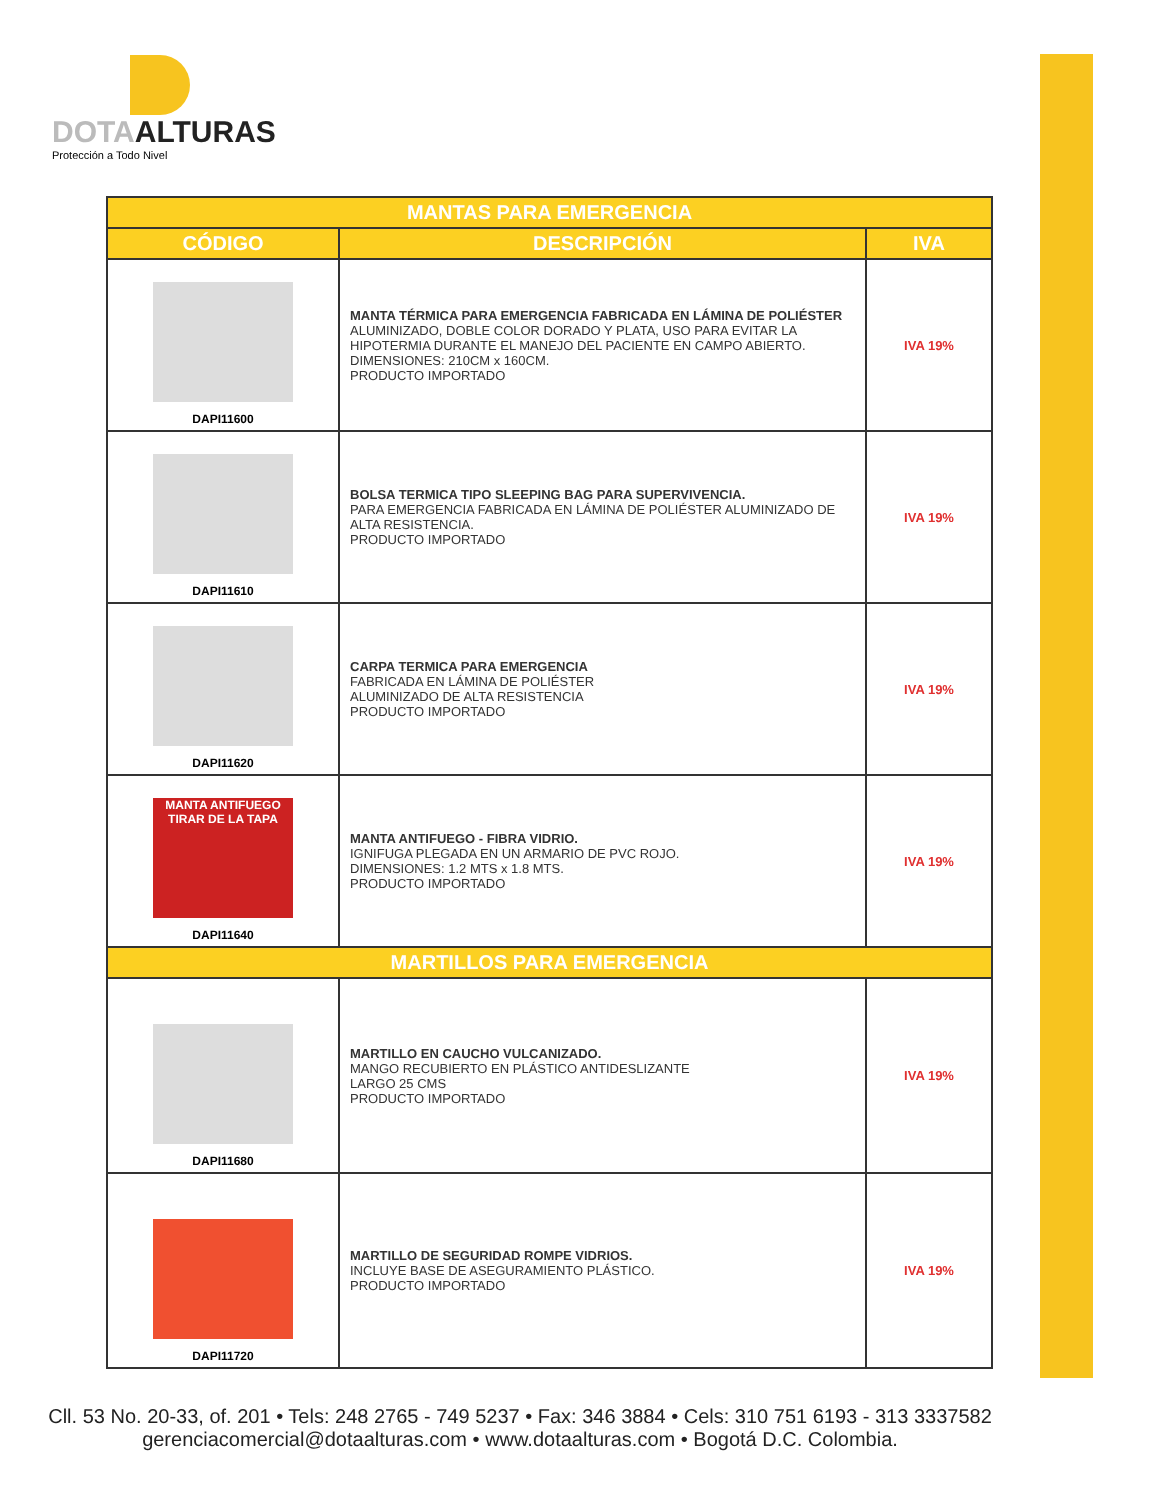DOTAALTURAS
Protección a Todo Nivel
| MANTAS PARA EMERGENCIA | | |
| --- | --- | --- |
| CÓDIGO | DESCRIPCIÓN | IVA |
| DAPI11600 | MANTA TÉRMICA PARA EMERGENCIA FABRICADA EN LÁMINA DE POLIÉSTER ALUMINIZADO, DOBLE COLOR DORADO Y PLATA, USO PARA EVITAR LA HIPOTERMIA DURANTE EL MANEJO DEL PACIENTE EN CAMPO ABIERTO. DIMENSIONES: 210CM x 160CM. PRODUCTO IMPORTADO | IVA 19% |
| DAPI11610 | BOLSA TERMICA TIPO SLEEPING BAG PARA SUPERVIVENCIA. PARA EMERGENCIA FABRICADA EN LÁMINA DE POLIÉSTER ALUMINIZADO DE ALTA RESISTENCIA. PRODUCTO IMPORTADO | IVA 19% |
| DAPI11620 | CARPA TERMICA PARA EMERGENCIA FABRICADA EN LÁMINA DE POLIÉSTER ALUMINIZADO DE ALTA RESISTENCIA PRODUCTO IMPORTADO | IVA 19% |
| MANTA ANTIFUEGO TIRAR DE LA TAPA DAPI11640 | MANTA ANTIFUEGO - FIBRA VIDRIO. IGNIFUGA PLEGADA EN UN ARMARIO DE PVC ROJO. DIMENSIONES: 1.2 MTS x 1.8 MTS. PRODUCTO IMPORTADO | IVA 19% |
| MARTILLOS PARA EMERGENCIA | | |
| DAPI11680 | MARTILLO EN CAUCHO VULCANIZADO. MANGO RECUBIERTO EN PLÁSTICO ANTIDESLIZANTE LARGO 25 CMS PRODUCTO IMPORTADO | IVA 19% |
| DAPI11720 | MARTILLO DE SEGURIDAD ROMPE VIDRIOS. INCLUYE BASE DE ASEGURAMIENTO PLÁSTICO. PRODUCTO IMPORTADO | IVA 19% |
Cll. 53 No. 20-33, of. 201 • Tels: 248 2765 - 749 5237 • Fax: 346 3884 • Cels: 310 751 6193 - 313 3337582
gerenciacomercial@dotaalturas.com • www.dotaalturas.com • Bogotá D.C. Colombia.